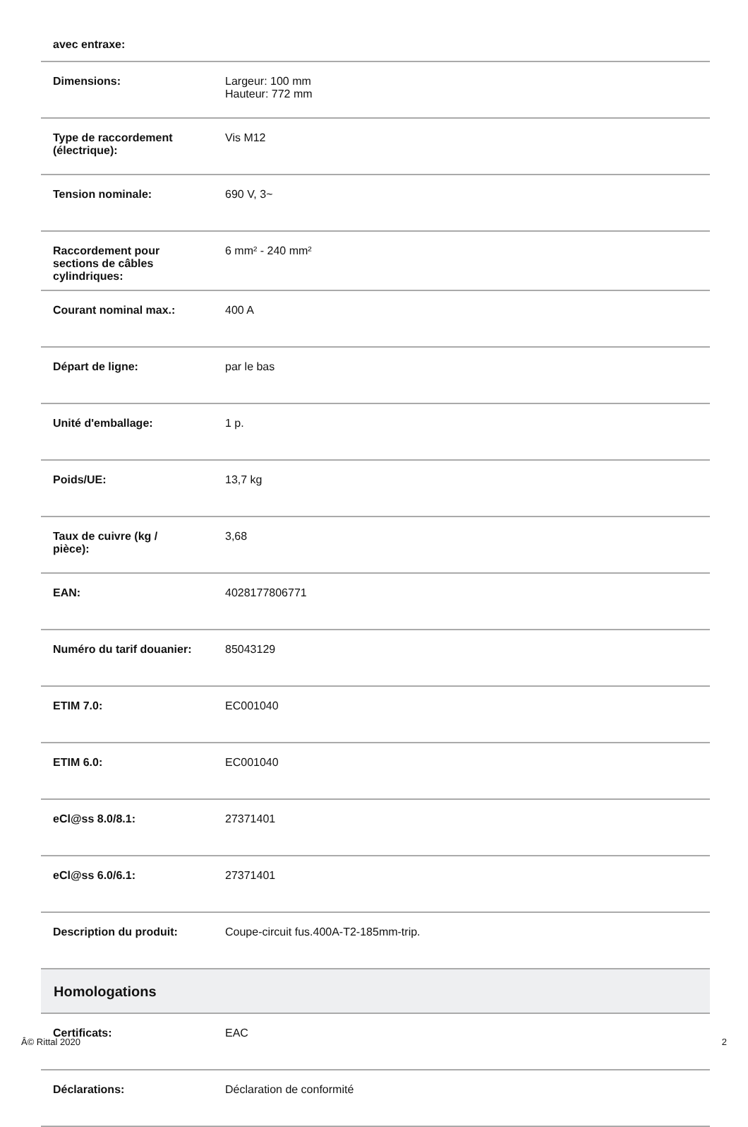| avec entraxe: | |
| Dimensions: | Largeur: 100 mm Hauteur: 772 mm |
| Type de raccordement (électrique): | Vis M12 |
| Tension nominale: | 690 V, 3~ |
| Raccordement pour sections de câbles cylindriques: | 6 mm² - 240 mm² |
| Courant nominal max.: | 400 A |
| Départ de ligne: | par le bas |
| Unité d'emballage: | 1 p. |
| Poids/UE: | 13,7 kg |
| Taux de cuivre (kg / pièce): | 3,68 |
| EAN: | 4028177806771 |
| Numéro du tarif douanier: | 85043129 |
| ETIM 7.0: | EC001040 |
| ETIM 6.0: | EC001040 |
| eCl@ss 8.0/8.1: | 27371401 |
| eCl@ss 6.0/6.1: | 27371401 |
| Description du produit: | Coupe-circuit fus.400A-T2-185mm-trip. |
| Homologations | |
| Certificats: | EAC |
| Déclarations: | Déclaration de conformité |
Â© Rittal 2020 2